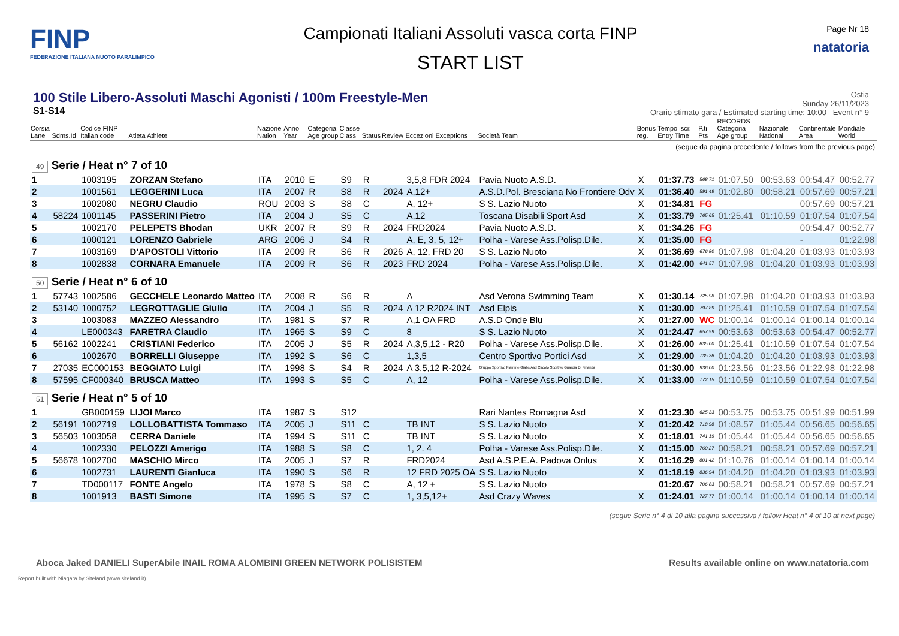FINP
FEDERAZIONE ITALIANA NUOTO PARALIMPICO
Campionati Italiani Assoluti vasca corta FINP
START LIST
Page Nr 18
natatoria
100 Stile Libero-Assoluti Maschi Agonisti / 100m Freestyle-Men
S1-S14
Ostia
Sunday 26/11/2023
Orario stimato gara / Estimated starting time: 10:00 Event n° 9
| Corsia Lane | Sdms.Id | Codice FINP Italian code | Atleta Athlete | Nazione Nation | Anno Year | Categoria Age group | Classe Class | Status | Review | Eccezioni Exceptions | Società Team | Bonus reg. | Tempo iscr. Entry Time | P.ti Pts | RECORDS Categoria Age group | Nazionale National | Continentale Area | Mondiale World |
| --- | --- | --- | --- | --- | --- | --- | --- | --- | --- | --- | --- | --- | --- | --- | --- | --- | --- | --- |
| (segue da pagina precedente / follows from the previous page) | | | | | | | | | | | | | | | | | | |
| 49 Serie / Heat n° 7 of 10 | | | | | | | | | | | | | | | | | | |
| 1 | | 1003195 | ZORZAN Stefano | ITA | 2010 | E | S9 | R | | 3,5,8 FDR 2024 | Pavia Nuoto A.S.D. | X | 01:37.73 | 568.71 | 01:07.50 | 00:53.63 | 00:54.47 | 00:52.77 |
| 2 | | 1001561 | LEGGERINI Luca | ITA | 2007 | R | S8 | R | 2024 | A,12+ | A.S.D.Pol. Bresciana No Frontiere Odv | X | 01:36.40 | 591.49 | 01:02.80 | 00:58.21 | 00:57.69 | 00:57.21 |
| 3 | | 1002080 | NEGRU Claudio | ROU | 2003 | S | S8 | C | | A, 12+ | S S. Lazio Nuoto | X | 01:34.81 | FG | | | 00:57.69 | 00:57.21 |
| 4 | 58224 | 1001145 | PASSERINI Pietro | ITA | 2004 | J | S5 | C | | A,12 | Toscana Disabili Sport Asd | X | 01:33.79 | 765.65 | 01:25.41 | 01:10.59 | 01:07.54 | 01:07.54 |
| 5 | | 1002170 | PELEPETS Bhodan | UKR | 2007 | R | S9 | R | 2024 | FRD2024 | Pavia Nuoto A.S.D. | X | 01:34.26 | FG | | | 00:54.47 | 00:52.77 |
| 6 | | 1000121 | LORENZO Gabriele | ARG | 2006 | J | S4 | R | | A, E, 3, 5, 12+ | Polha - Varese Ass.Polisp.Dile. | X | 01:35.00 | FG | | | - | 01:22.98 |
| 7 | | 1003169 | D'APOSTOLI Vittorio | ITA | 2009 | R | S6 | R | 2026 | A, 12, FRD 20 | S S. Lazio Nuoto | X | 01:36.69 | 676.80 | 01:07.98 | 01:04.20 | 01:03.93 | 01:03.93 |
| 8 | | 1002838 | CORNARA Emanuele | ITA | 2009 | R | S6 | R | 2023 | FRD 2024 | Polha - Varese Ass.Polisp.Dile. | X | 01:42.00 | 641.57 | 01:07.98 | 01:04.20 | 01:03.93 | 01:03.93 |
| 50 Serie / Heat n° 6 of 10 | | | | | | | | | | | | | | | | | | |
| 1 | 57743 | 1002586 | GECCHELE Leonardo Matteo | ITA | 2008 | R | S6 | R | | A | Asd Verona Swimming Team | X | 01:30.14 | 725.98 | 01:07.98 | 01:04.20 | 01:03.93 | 01:03.93 |
| 2 | 53140 | 1000752 | LEGROTTAGLIE Giulio | ITA | 2004 | J | S5 | R | 2024 | A 12 R2024 INT | Asd Elpis | X | 01:30.00 | 797.89 | 01:25.41 | 01:10.59 | 01:07.54 | 01:07.54 |
| 3 | | 1003083 | MAZZEO Alessandro | ITA | 1981 | S | S7 | R | | A,1 OA FRD | A.S.D Onde Blu | X | 01:27.00 | WC | 01:00.14 | 01:00.14 | 01:00.14 | 01:00.14 |
| 4 | | LE000343 | FARETRA Claudio | ITA | 1965 | S | S9 | C | | 8 | S S. Lazio Nuoto | X | 01:24.47 | 657.99 | 00:53.63 | 00:53.63 | 00:54.47 | 00:52.77 |
| 5 | 56162 | 1002241 | CRISTIANI Federico | ITA | 2005 | J | S5 | R | 2024 | A,3,5,12 - R20 | Polha - Varese Ass.Polisp.Dile. | X | 01:26.00 | 835.00 | 01:25.41 | 01:10.59 | 01:07.54 | 01:07.54 |
| 6 | | 1002670 | BORRELLI Giuseppe | ITA | 1992 | S | S6 | C | | 1,3,5 | Centro Sportivo Portici Asd | X | 01:29.00 | 735.28 | 01:04.20 | 01:04.20 | 01:03.93 | 01:03.93 |
| 7 | 27035 | EC000153 | BEGGIATO Luigi | ITA | 1998 | S | S4 | R | 2024 | A 3,5,12 R-2024 | Gruppo Sportivo Fiamme Gialle/Asd Circolo Sportivo Guardia Di Finanza | | 01:30.00 | 936.00 | 01:23.56 | 01:23.56 | 01:22.98 | 01:22.98 |
| 8 | 57595 | CF000340 | BRUSCA Matteo | ITA | 1993 | S | S5 | C | | A, 12 | Polha - Varese Ass.Polisp.Dile. | X | 01:33.00 | 772.15 | 01:10.59 | 01:10.59 | 01:07.54 | 01:07.54 |
| 51 Serie / Heat n° 5 of 10 | | | | | | | | | | | | | | | | | | |
| 1 | | GB000159 | LIJOI Marco | ITA | 1987 | S | S12 | | | | Rari Nantes Romagna Asd | X | 01:23.30 | 625.33 | 00:53.75 | 00:53.75 | 00:51.99 | 00:51.99 |
| 2 | 56191 | 1002719 | LOLLOBATTISTA Tommaso | ITA | 2005 | J | S11 | C | | TB INT | S S. Lazio Nuoto | X | 01:20.42 | 718.98 | 01:08.57 | 01:05.44 | 00:56.65 | 00:56.65 |
| 3 | 56503 | 1003058 | CERRA Daniele | ITA | 1994 | S | S11 | C | | TB INT | S S. Lazio Nuoto | X | 01:18.01 | 741.19 | 01:05.44 | 01:05.44 | 00:56.65 | 00:56.65 |
| 4 | | 1002330 | PELOZZI Amerigo | ITA | 1988 | S | S8 | C | | 1, 2. 4 | Polha - Varese Ass.Polisp.Dile. | X | 01:15.00 | 760.27 | 00:58.21 | 00:58.21 | 00:57.69 | 00:57.21 |
| 5 | 56678 | 1002700 | MASCHIO Mirco | ITA | 2005 | J | S7 | R | | FRD2024 | Asd A.S.P.E.A. Padova Onlus | X | 01:16.29 | 801.42 | 01:10.76 | 01:00.14 | 01:00.14 | 01:00.14 |
| 6 | | 1002731 | LAURENTI Gianluca | ITA | 1990 | S | S6 | R | | 12 FRD 2025 OA | S S. Lazio Nuoto | X | 01:18.19 | 836.94 | 01:04.20 | 01:04.20 | 01:03.93 | 01:03.93 |
| 7 | | TD000117 | FONTE Angelo | ITA | 1978 | S | S8 | C | | A, 12 + | S S. Lazio Nuoto | | 01:20.67 | 706.83 | 00:58.21 | 00:58.21 | 00:57.69 | 00:57.21 |
| 8 | | 1001913 | BASTI Simone | ITA | 1995 | S | S7 | C | | 1, 3,5,12+ | Asd Crazy Waves | X | 01:24.01 | 727.77 | 01:00.14 | 01:00.14 | 01:00.14 | 01:00.14 |
| (segue Serie n° 4 di 10 alla pagina successiva / follow Heat n° 4 of 10 at next page) | | | | | | | | | | | | | | | | | | |
Aboca Jaked DANIELI SuperAbile INAIL ROMA ALOMBINI GREEN NETWORK POLISISTEM
Results available online on www.natatoria.com
Report built with Niagara by Siteland (www.siteland.it)